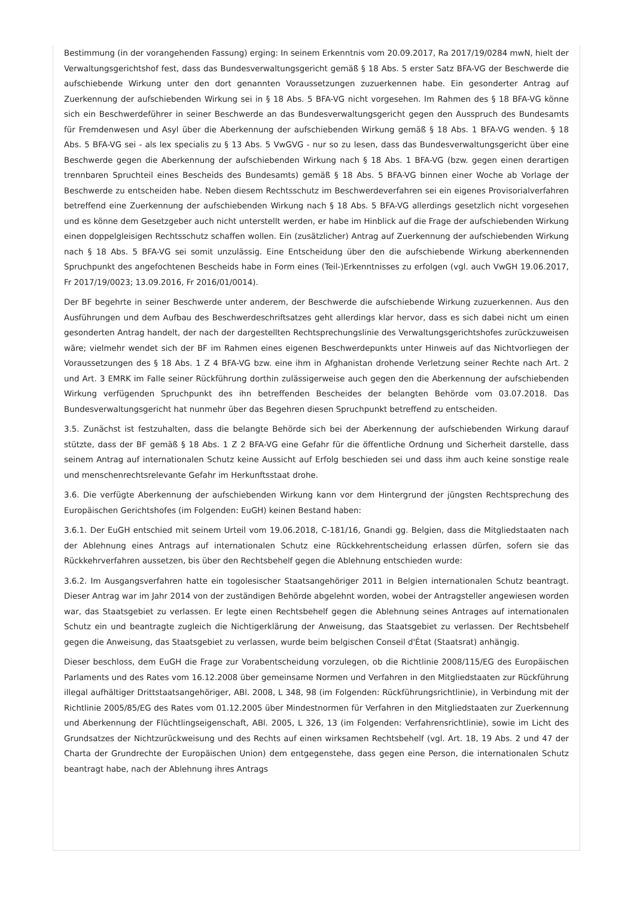Bestimmung (in der vorangehenden Fassung) erging: In seinem Erkenntnis vom 20.09.2017, Ra 2017/19/0284 mwN, hielt der Verwaltungsgerichtshof fest, dass das Bundesverwaltungsgericht gemäß § 18 Abs. 5 erster Satz BFA-VG der Beschwerde die aufschiebende Wirkung unter den dort genannten Voraussetzungen zuzuerkennen habe. Ein gesonderter Antrag auf Zuerkennung der aufschiebenden Wirkung sei in § 18 Abs. 5 BFA-VG nicht vorgesehen. Im Rahmen des § 18 BFA-VG könne sich ein Beschwerdeführer in seiner Beschwerde an das Bundesverwaltungsgericht gegen den Ausspruch des Bundesamts für Fremdenwesen und Asyl über die Aberkennung der aufschiebenden Wirkung gemäß § 18 Abs. 1 BFA-VG wenden. § 18 Abs. 5 BFA-VG sei - als lex specialis zu § 13 Abs. 5 VwGVG - nur so zu lesen, dass das Bundesverwaltungsgericht über eine Beschwerde gegen die Aberkennung der aufschiebenden Wirkung nach § 18 Abs. 1 BFA-VG (bzw. gegen einen derartigen trennbaren Spruchteil eines Bescheids des Bundesamts) gemäß § 18 Abs. 5 BFA-VG binnen einer Woche ab Vorlage der Beschwerde zu entscheiden habe. Neben diesem Rechtsschutz im Beschwerdeverfahren sei ein eigenes Provisorialverfahren betreffend eine Zuerkennung der aufschiebenden Wirkung nach § 18 Abs. 5 BFA-VG allerdings gesetzlich nicht vorgesehen und es könne dem Gesetzgeber auch nicht unterstellt werden, er habe im Hinblick auf die Frage der aufschiebenden Wirkung einen doppelgleisigen Rechtsschutz schaffen wollen. Ein (zusätzlicher) Antrag auf Zuerkennung der aufschiebenden Wirkung nach § 18 Abs. 5 BFA-VG sei somit unzulässig. Eine Entscheidung über den die aufschiebende Wirkung aberkennenden Spruchpunkt des angefochtenen Bescheids habe in Form eines (Teil-)Erkenntnisses zu erfolgen (vgl. auch VwGH 19.06.2017, Fr 2017/19/0023; 13.09.2016, Fr 2016/01/0014).
Der BF begehrte in seiner Beschwerde unter anderem, der Beschwerde die aufschiebende Wirkung zuzuerkennen. Aus den Ausführungen und dem Aufbau des Beschwerdeschriftsatzes geht allerdings klar hervor, dass es sich dabei nicht um einen gesonderten Antrag handelt, der nach der dargestellten Rechtsprechungslinie des Verwaltungsgerichtshofes zurückzuweisen wäre; vielmehr wendet sich der BF im Rahmen eines eigenen Beschwerdepunkts unter Hinweis auf das Nichtvorliegen der Voraussetzungen des § 18 Abs. 1 Z 4 BFA-VG bzw. eine ihm in Afghanistan drohende Verletzung seiner Rechte nach Art. 2 und Art. 3 EMRK im Falle seiner Rückführung dorthin zulässigerweise auch gegen den die Aberkennung der aufschiebenden Wirkung verfügenden Spruchpunkt des ihn betreffenden Bescheides der belangten Behörde vom 03.07.2018. Das Bundesverwaltungsgericht hat nunmehr über das Begehren diesen Spruchpunkt betreffend zu entscheiden.
3.5. Zunächst ist festzuhalten, dass die belangte Behörde sich bei der Aberkennung der aufschiebenden Wirkung darauf stützte, dass der BF gemäß § 18 Abs. 1 Z 2 BFA-VG eine Gefahr für die öffentliche Ordnung und Sicherheit darstelle, dass seinem Antrag auf internationalen Schutz keine Aussicht auf Erfolg beschieden sei und dass ihm auch keine sonstige reale und menschenrechtsrelevante Gefahr im Herkunftsstaat drohe.
3.6. Die verfügte Aberkennung der aufschiebenden Wirkung kann vor dem Hintergrund der jüngsten Rechtsprechung des Europäischen Gerichtshofes (im Folgenden: EuGH) keinen Bestand haben:
3.6.1. Der EuGH entschied mit seinem Urteil vom 19.06.2018, C-181/16, Gnandi gg. Belgien, dass die Mitgliedstaaten nach der Ablehnung eines Antrags auf internationalen Schutz eine Rückkehrentscheidung erlassen dürfen, sofern sie das Rückkehrverfahren aussetzen, bis über den Rechtsbehelf gegen die Ablehnung entschieden wurde:
3.6.2. Im Ausgangsverfahren hatte ein togolesischer Staatsangehöriger 2011 in Belgien internationalen Schutz beantragt. Dieser Antrag war im Jahr 2014 von der zuständigen Behörde abgelehnt worden, wobei der Antragsteller angewiesen worden war, das Staatsgebiet zu verlassen. Er legte einen Rechtsbehelf gegen die Ablehnung seines Antrages auf internationalen Schutz ein und beantragte zugleich die Nichtigerklärung der Anweisung, das Staatsgebiet zu verlassen. Der Rechtsbehelf gegen die Anweisung, das Staatsgebiet zu verlassen, wurde beim belgischen Conseil d'État (Staatsrat) anhängig.
Dieser beschloss, dem EuGH die Frage zur Vorabentscheidung vorzulegen, ob die Richtlinie 2008/115/EG des Europäischen Parlaments und des Rates vom 16.12.2008 über gemeinsame Normen und Verfahren in den Mitgliedstaaten zur Rückführung illegal aufhältiger Drittstaatsangehöriger, ABl. 2008, L 348, 98 (im Folgenden: Rückführungsrichtlinie), in Verbindung mit der Richtlinie 2005/85/EG des Rates vom 01.12.2005 über Mindestnormen für Verfahren in den Mitgliedstaaten zur Zuerkennung und Aberkennung der Flüchtlingseigenschaft, ABl. 2005, L 326, 13 (im Folgenden: Verfahrensrichtlinie), sowie im Licht des Grundsatzes der Nichtzurückweisung und des Rechts auf einen wirksamen Rechtsbehelf (vgl. Art. 18, 19 Abs. 2 und 47 der Charta der Grundrechte der Europäischen Union) dem entgegenstehe, dass gegen eine Person, die internationalen Schutz beantragt habe, nach der Ablehnung ihres Antrags